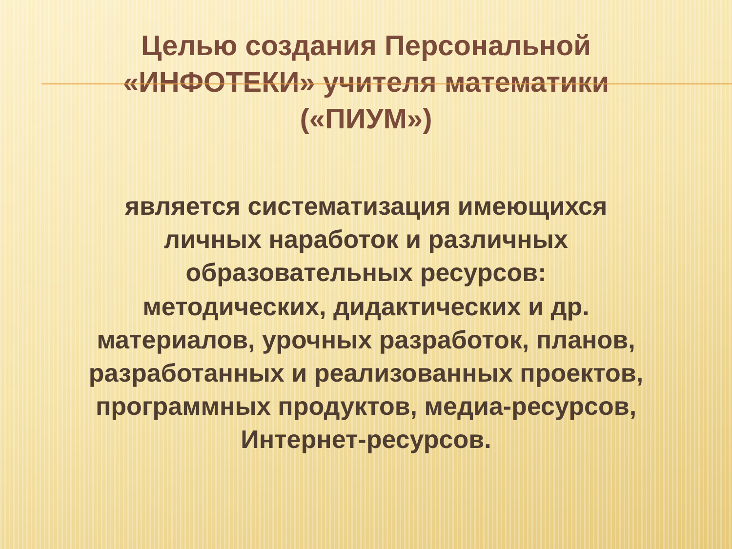Целью создания Персональной
«ИНФОТЕКИ» учителя математики
(«ПИУМ»)
является систематизация имеющихся личных наработок и различных образовательных ресурсов:
методических, дидактических и др. материалов, урочных разработок, планов, разработанных и реализованных проектов, программных продуктов, медиа-ресурсов, Интернет-ресурсов.